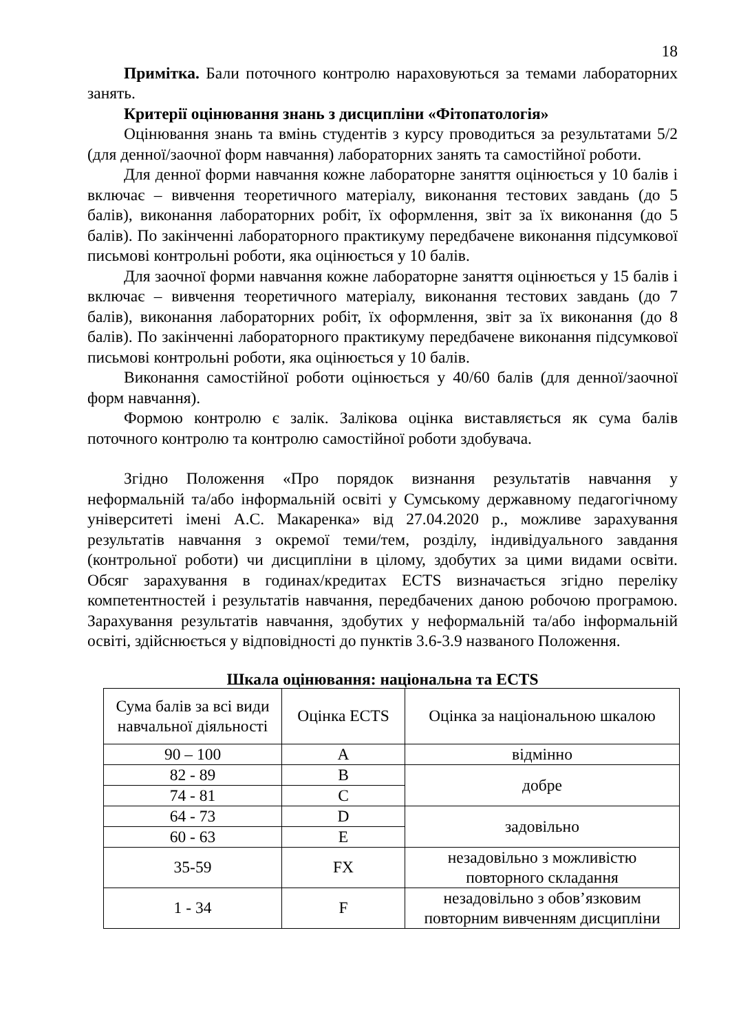18
Примітка. Бали поточного контролю нараховуються за темами лабораторних занять.
Критерії оцінювання знань з дисципліни «Фітопатологія»
Оцінювання знань та вмінь студентів з курсу проводиться за результатами 5/2 (для денної/заочної форм навчання) лабораторних занять та самостійної роботи.
Для денної форми навчання кожне лабораторне заняття оцінюється у 10 балів і включає – вивчення теоретичного матеріалу, виконання тестових завдань (до 5 балів), виконання лабораторних робіт, їх оформлення, звіт за їх виконання (до 5 балів). По закінченні лабораторного практикуму передбачене виконання підсумкової письмові контрольні роботи, яка оцінюється у 10 балів.
Для заочної форми навчання кожне лабораторне заняття оцінюється у 15 балів і включає – вивчення теоретичного матеріалу, виконання тестових завдань (до 7 балів), виконання лабораторних робіт, їх оформлення, звіт за їх виконання (до 8 балів). По закінченні лабораторного практикуму передбачене виконання підсумкової письмові контрольні роботи, яка оцінюється у 10 балів.
Виконання самостійної роботи оцінюється у 40/60 балів (для денної/заочної форм навчання).
Формою контролю є залік. Залікова оцінка виставляється як сума балів поточного контролю та контролю самостійної роботи здобувача.
Згідно Положення «Про порядок визнання результатів навчання у неформальній та/або інформальній освіті у Сумському державному педагогічному університеті імені А.С. Макаренка» від 27.04.2020 р., можливе зарахування результатів навчання з окремої теми/тем, розділу, індивідуального завдання (контрольної роботи) чи дисципліни в цілому, здобутих за цими видами освіти. Обсяг зарахування в годинах/кредитах ECTS визначається згідно переліку компетентностей і результатів навчання, передбачених даною робочою програмою. Зарахування результатів навчання, здобутих у неформальній та/або інформальній освіті, здійснюється у відповідності до пунктів 3.6-3.9 названого Положення.
Шкала оцінювання: національна та ECTS
| Сума балів за всі види навчальної діяльності | Оцінка ECTS | Оцінка за національною шкалою |
| 90 – 100 | A | відмінно |
| 82 - 89 | B | добре |
| 74 - 81 | C | |
| 64 - 73 | D | задовільно |
| 60 - 63 | E | |
| 35-59 | FX | незадовільно з можливістю повторного складання |
| 1 - 34 | F | незадовільно з обов’язковим повторним вивченням дисципліни |